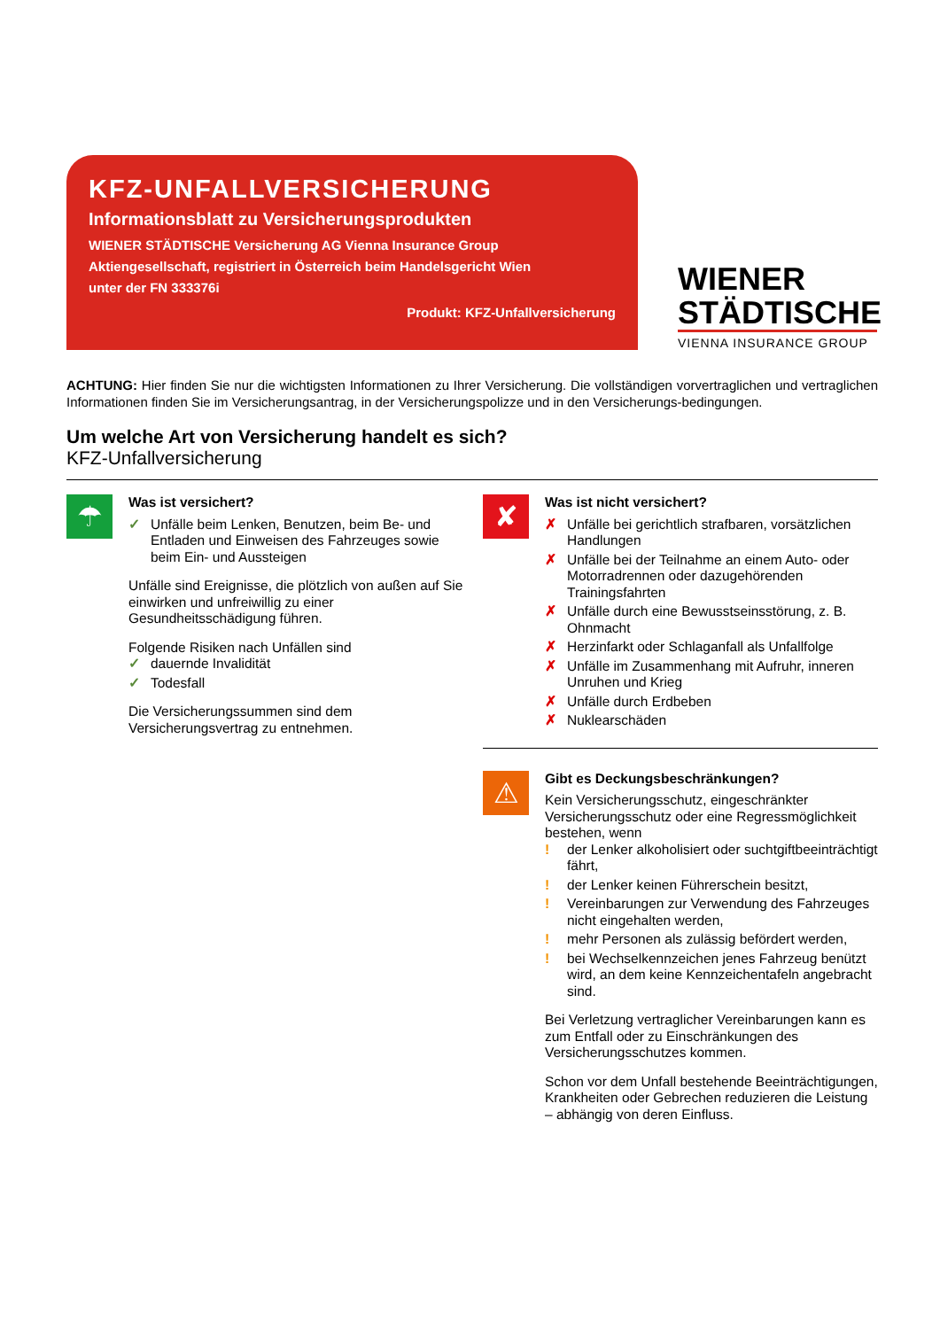KFZ-UNFALLVERSICHERUNG
Informationsblatt zu Versicherungsprodukten
WIENER STÄDTISCHE Versicherung AG Vienna Insurance Group
Aktiengesellschaft, registriert in Österreich beim Handelsgericht Wien
unter der FN 333376i
Produkt: KFZ-Unfallversicherung
WIENER
STÄDTISCHE
VIENNA INSURANCE GROUP
ACHTUNG: Hier finden Sie nur die wichtigsten Informationen zu Ihrer Versicherung. Die vollständigen vorvertraglichen und vertraglichen Informationen finden Sie im Versicherungsantrag, in der Versicherungspolizze und in den Versicherungs-bedingungen.
Um welche Art von Versicherung handelt es sich?
KFZ-Unfallversicherung
☂
Was ist versichert?
✓ Unfälle beim Lenken, Benutzen, beim Be- und Entladen und Einweisen des Fahrzeuges sowie beim Ein- und Aussteigen
Unfälle sind Ereignisse, die plötzlich von außen auf Sie einwirken und unfreiwillig zu einer Gesundheitsschädigung führen.
Folgende Risiken nach Unfällen sind
✓ dauernde Invalidität
✓ Todesfall
Die Versicherungssummen sind dem Versicherungsvertrag zu entnehmen.
✘
Was ist nicht versichert?
✗ Unfälle bei gerichtlich strafbaren, vorsätzlichen Handlungen
✗ Unfälle bei der Teilnahme an einem Auto- oder Motorradrennen oder dazugehörenden Trainingsfahrten
✗ Unfälle durch eine Bewusstseinsstörung, z. B. Ohnmacht
✗ Herzinfarkt oder Schlaganfall als Unfallfolge
✗ Unfälle im Zusammenhang mit Aufruhr, inneren Unruhen und Krieg
✗ Unfälle durch Erdbeben
✗ Nuklearschäden
⚠
Gibt es Deckungsbeschränkungen?
Kein Versicherungsschutz, eingeschränkter Versicherungsschutz oder eine Regressmöglichkeit bestehen, wenn
! der Lenker alkoholisiert oder suchtgiftbeeinträchtigt fährt,
! der Lenker keinen Führerschein besitzt,
! Vereinbarungen zur Verwendung des Fahrzeuges nicht eingehalten werden,
! mehr Personen als zulässig befördert werden,
! bei Wechselkennzeichen jenes Fahrzeug benützt wird, an dem keine Kennzeichentafeln angebracht sind.
Bei Verletzung vertraglicher Vereinbarungen kann es zum Entfall oder zu Einschränkungen des Versicherungsschutzes kommen.
Schon vor dem Unfall bestehende Beeinträchtigungen, Krankheiten oder Gebrechen reduzieren die Leistung – abhängig von deren Einfluss.